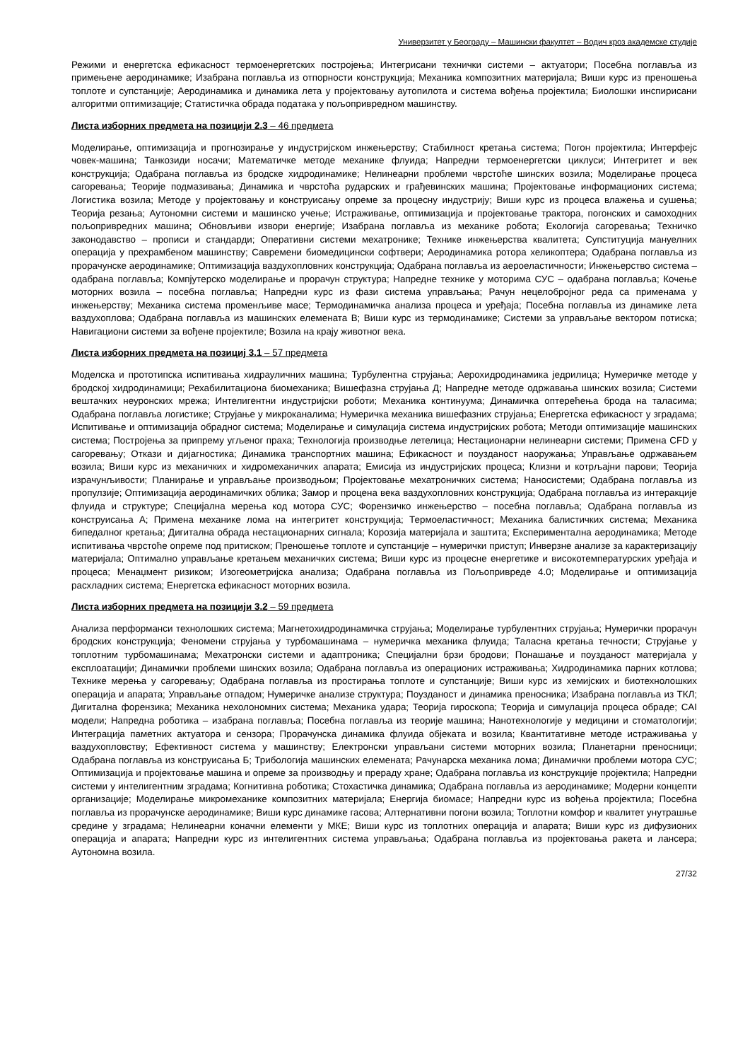Универзитет у Београду – Машински факултет – Водич кроз академске студије
Режими и енергетска ефикасност термоенергетских постројења; Интегрисани технички системи – актуатори; Посебна поглавља из примењене аеродинамике; Изабрана поглавља из отпорности конструкција; Механика композитних материјала; Виши курс из преношења топлоте и супстанције; Аеродинамика и динамика лета у пројектовању аутопилота и система вођења пројектила; Биолошки инспирисани алгоритми оптимизације; Статистичка обрада података у пољопривредном машинству.
Листа изборних предмета на позицији 2.3 – 46 предмета
Моделирање, оптимизација и прогнозирање у индустријском инжењерству; Стабилност кретања система; Погон пројектила; Интерфејс човек-машина; Танкозиди носачи; Математичке методе механике флуида; Напредни термоенергетски циклуси; Интегритет и век конструкција; Одабрана поглавља из бродске хидродинамике; Нелинеарни проблеми чврстоће шинских возила; Моделирање процеса сагоревања; Теорије подмазивања; Динамика и чврстоћа рударских и грађевинских машина; Пројектовање информационих система; Логистика возила; Методе у пројектовању и конструисању опреме за процесну индустрију; Виши курс из процеса влажења и сушења; Теорија резања; Аутономни системи и машинско учење; Истраживање, оптимизација и пројектовање трактора, погонских и самоходних пољопривредних машина; Обновљиви извори енергије; Изабрана поглавља из механике робота; Екологија сагоревања; Техничко законодавство – прописи и стандарди; Оперативни системи мехатронике; Технике инжењерства квалитета; Супституција мануелних операција у прехрамбеном машинству; Савремени биомедицински софтвери; Аеродинамика ротора хеликоптера; Одабрана поглавља из прорачунске аеродинамике; Оптимизација ваздухопловних конструкција; Одабрана поглавља из аероеластичности; Инжењерство система – одабрана поглавља; Компјутерско моделирање и прорачун структура; Напредне технике у моторима СУС – одабрана поглавља; Кочење моторних возила – посебна поглавља; Напредни курс из фази система управљања; Рачун нецелобројног реда са применама у инжењерству; Механика система променљиве масе; Термодинамичка анализа процеса и уређаја; Посебна поглавља из динамике лета ваздухоплова; Одабрана поглавља из машинских елемената В; Виши курс из термодинамике; Системи за управљање вектором потиска; Навигациони системи за вођене пројектиле; Возила на крају животног века.
Листа изборних предмета на позициј 3.1 – 57 предмета
Моделска и прототипска испитивања хидрауличних машина; Турбулентна струјања; Аерохидродинамика једрилица; Нумеричке методе у бродској хидродинамици; Рехабилитациона биомеханика; Вишефазна струјања Д; Напредне методе одржавања шинских возила; Системи вештачких неуронских мрежа; Интелигентни индустријски роботи; Механика континуума; Динамичка оптерећења брода на таласима; Одабрана поглавља логистике; Струјање у микроканалима; Нумеричка механика вишефазних струјања; Енергетска ефикасност у зградама; Испитивање и оптимизација обрадног система; Моделирање и симулација система индустријских робота; Методи оптимизације машинских система; Постројења за припрему угљеног праха; Технологија производње летелица; Нестационарни нелинеарни системи; Примена CFD у сагоревању; Откази и дијагностика; Динамика транспортних машина; Ефикасност и поузданост наоружања; Управљање одржавањем возила; Виши курс из механичких и хидромеханичких апарата; Емисија из индустријских процеса; Клизни и котрљајни парови; Теорија израчунљивости; Планирање и управљање производњом; Пројектовање мехатроничких система; Наносистеми; Одабрана поглавља из пропулзије; Оптимизација аеродинамичких облика; Замор и процена века ваздухопловних конструкција; Одабрана поглавља из интеракције флуида и структуре; Специјална мерења код мотора СУС; Форензичко инжењерство – посебна поглавља; Одабрана поглавља из конструисања А; Примена механике лома на интегритет конструкција; Термоеластичност; Механика балистичких система; Механика бипедалног кретања; Дигитална обрада нестационарних сигнала; Корозија материјала и заштита; Експериментална аеродинамика; Методе испитивања чврстоће опреме под притиском; Преношење топлоте и супстанције – нумерички приступ; Инверзне анализе за карактеризацију материјала; Оптимално управљање кретањем механичких система; Виши курс из процесне енергетике и високотемпературских уређаја и процеса; Менаџмент ризиком; Изогеометријска анализа; Одабрана поглавља из Пољопривреде 4.0; Моделирање и оптимизација расхладних система; Енергетска ефикасност моторних возила.
Листа изборних предмета на позицији 3.2 – 59 предмета
Анализа перформанси технолошких система; Магнетохидродинамичка струјања; Моделирање турбулентних струјања; Нумерички прорачун бродских конструкција; Феномени струјања у турбомашинама – нумеричка механика флуида; Таласна кретања течности; Струјање у топлотним турбомашинама; Мехатронски системи и адаптроника; Специјални брзи бродови; Понашање и поузданост материјала у експлоатацији; Динамички проблеми шинских возила; Одабрана поглавља из операционих истраживања; Хидродинамика парних котлова; Технике мерења у сагоревању; Одабрана поглавља из простирања топлоте и супстанције; Виши курс из хемијских и биотехнолошких операција и апарата; Управљање отпадом; Нумеричке анализе структура; Поузданост и динамика преносника; Изабрана поглавља из ТКЛ; Дигитална форензика; Механика нехолономних система; Механика удара; Теорија гироскопа; Теорија и симулација процеса обраде; CAI модели; Напредна роботика – изабрана поглавља; Посебна поглавља из теорије машина; Нанотехнологије у медицини и стоматологији; Интеграција паметних актуатора и сензора; Прорачунска динамика флуида објеката и возила; Квантитативне методе истраживања у ваздухопловству; Ефективност система у машинству; Електронски управљани системи моторних возила; Планетарни преносници; Одабрана поглавља из конструисања Б; Трибологија машинских елемената; Рачунарска механика лома; Динамички проблеми мотора СУС; Оптимизација и пројектовање машина и опреме за производњу и прераду хране; Одабрана поглавља из конструкције пројектила; Напредни системи у интелигентним зградама; Когнитивна роботика; Стохастичка динамика; Одабрана поглавља из аеродинамике; Модерни концепти организације; Моделирање микромеханике композитних материјала; Енергија биомасе; Напредни курс из вођења пројектила; Посебна поглавља из прорачунске аеродинамике; Виши курс динамике гасова; Алтернативни погони возила; Топлотни комфор и квалитет унутрашње средине у зградама; Нелинеарни коначни елементи у МКЕ; Виши курс из топлотних операција и апарата; Виши курс из дифузионих операција и апарата; Напредни курс из интелигентних система управљања; Одабрана поглавља из пројектовања ракета и лансера; Аутономна возила.
27/32